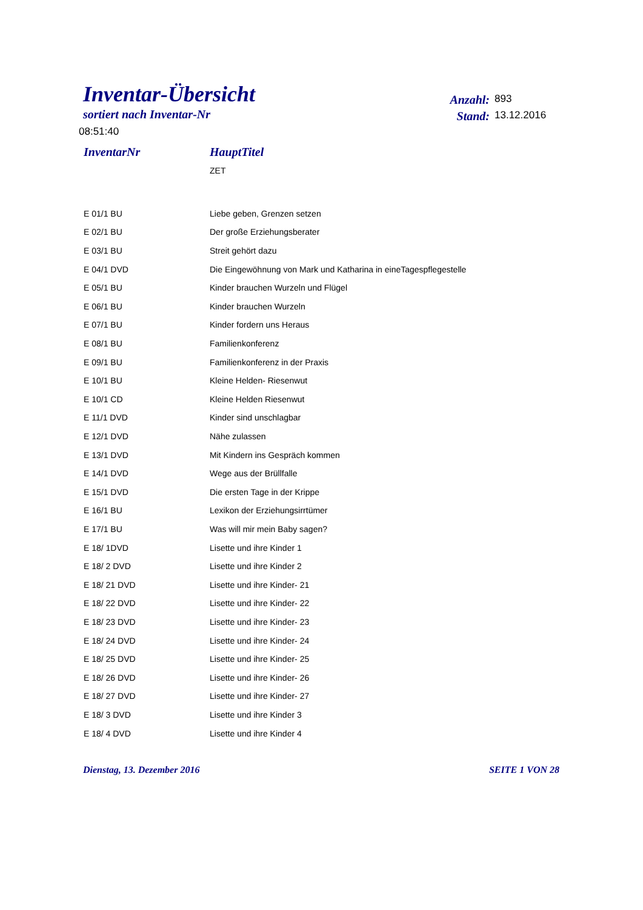Inventar-Übersicht
sortiert nach Inventar-Nr
Anzahl: 893
Stand: 13.12.2016
08:51:40
| InventarNr | HauptTitel |
| --- | --- |
| | ZET |
| E 01/1 BU | Liebe geben, Grenzen setzen |
| E 02/1 BU | Der große Erziehungsberater |
| E 03/1 BU | Streit gehört dazu |
| E 04/1 DVD | Die Eingewöhnung von Mark und Katharina in eineTagespflegestelle |
| E 05/1 BU | Kinder brauchen Wurzeln und Flügel |
| E 06/1 BU | Kinder brauchen Wurzeln |
| E 07/1 BU | Kinder fordern uns Heraus |
| E 08/1 BU | Familienkonferenz |
| E 09/1 BU | Familienkonferenz in der Praxis |
| E 10/1 BU | Kleine Helden- Riesenwut |
| E 10/1 CD | Kleine Helden Riesenwut |
| E 11/1 DVD | Kinder sind unschlagbar |
| E 12/1 DVD | Nähe zulassen |
| E 13/1 DVD | Mit Kindern ins Gespräch kommen |
| E 14/1 DVD | Wege aus der Brüllfalle |
| E 15/1 DVD | Die ersten Tage in der Krippe |
| E 16/1 BU | Lexikon der Erziehungsirrtümer |
| E 17/1 BU | Was will mir mein Baby sagen? |
| E 18/ 1DVD | Lisette und ihre Kinder 1 |
| E 18/ 2 DVD | Lisette und ihre Kinder 2 |
| E 18/ 21 DVD | Lisette und ihre Kinder- 21 |
| E 18/ 22 DVD | Lisette und ihre Kinder- 22 |
| E 18/ 23 DVD | Lisette und ihre Kinder- 23 |
| E 18/ 24 DVD | Lisette und ihre Kinder- 24 |
| E 18/ 25 DVD | Lisette und ihre Kinder- 25 |
| E 18/ 26 DVD | Lisette und ihre Kinder- 26 |
| E 18/ 27 DVD | Lisette und ihre Kinder- 27 |
| E 18/ 3 DVD | Lisette und ihre Kinder 3 |
| E 18/ 4 DVD | Lisette und ihre Kinder 4 |
Dienstag, 13. Dezember 2016 SEITE 1 VON 28